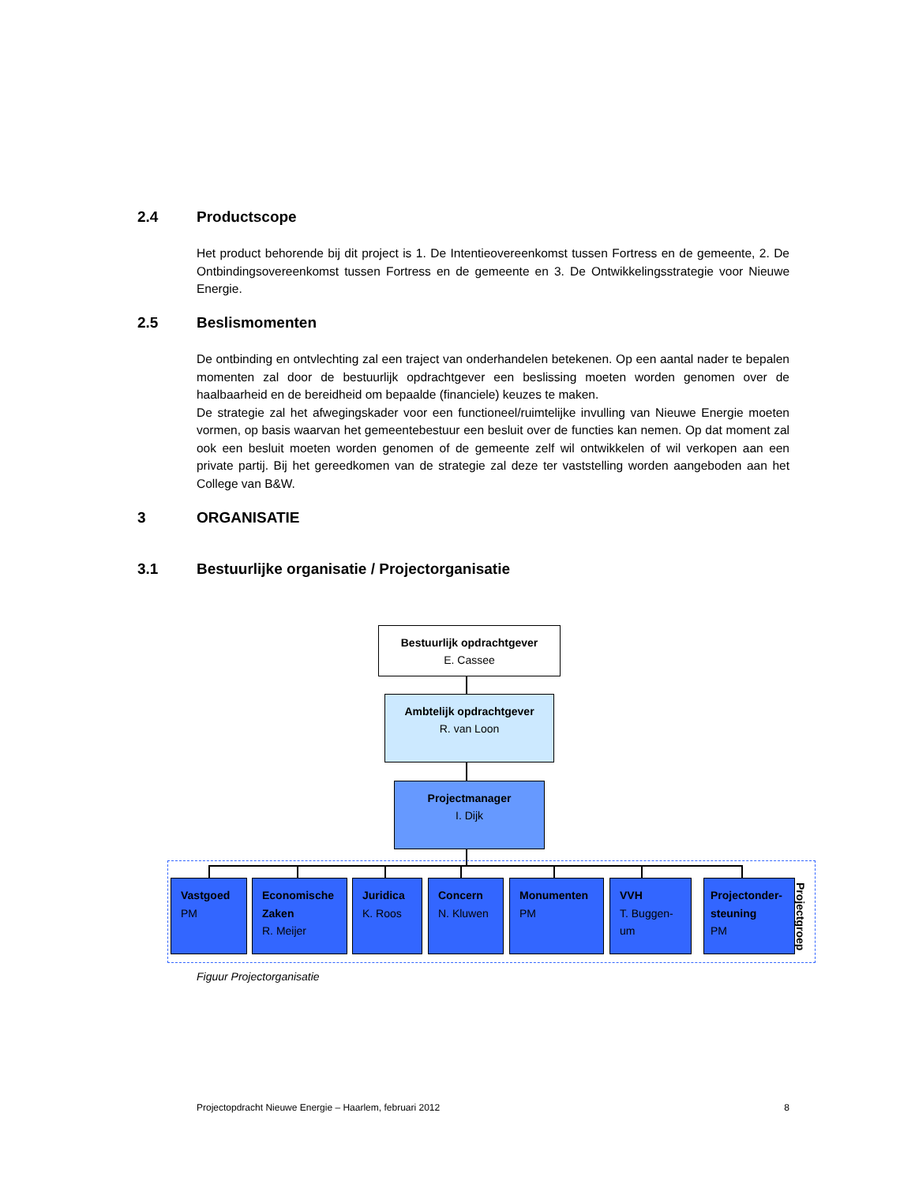2.4 Productscope
Het product behorende bij dit project is 1. De Intentieovereenkomst tussen Fortress en de gemeente, 2. De Ontbindingsovereenkomst tussen Fortress en de gemeente en 3. De Ontwikkelingsstrategie voor Nieuwe Energie.
2.5 Beslismomenten
De ontbinding en ontvlechting zal een traject van onderhandelen betekenen. Op een aantal nader te bepalen momenten zal door de bestuurlijk opdrachtgever een beslissing moeten worden genomen over de haalbaarheid en de bereidheid om bepaalde (financiele) keuzes te maken.
De strategie zal het afwegingskader voor een functioneel/ruimtelijke invulling van Nieuwe Energie moeten vormen, op basis waarvan het gemeentebestuur een besluit over de functies kan nemen. Op dat moment zal ook een besluit moeten worden genomen of de gemeente zelf wil ontwikkelen of wil verkopen aan een private partij. Bij het gereedkomen van de strategie zal deze ter vaststelling worden aangeboden aan het College van B&W.
3 ORGANISATIE
3.1 Bestuurlijke organisatie / Projectorganisatie
Bestuurlijk opdrachtgever
E. Cassee
Ambtelijk opdrachtgever
R. van Loon
Projectmanager
I. Dijk
Vastgoed
PM
Economische Zaken
R. Meijer
Juridica
K. Roos
Concern
N. Kluwen
Monumenten
PM
VVH
T. Buggen-um
Projectonder-steuning
PM
Projectgroep
Figuur Projectorganisatie
Projectopdracht Nieuwe Energie – Haarlem, februari 2012 8